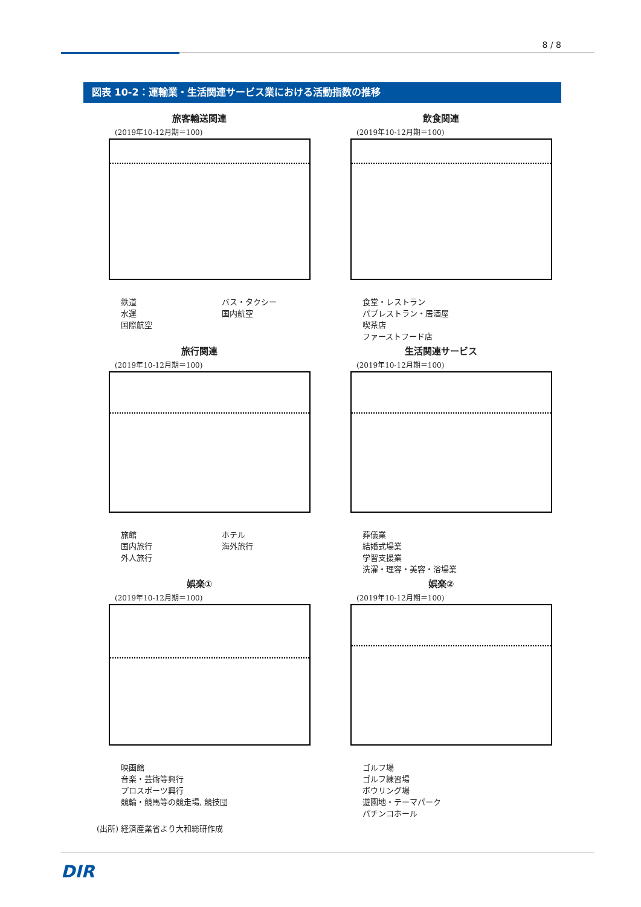8 / 8
図表 10-2：運輸業・生活関連サービス業における活動指数の推移
旅客輸送関連
(2019年10-12月期＝100)
鉄道
水運
国際航空
バス・タクシー
国内航空
飲食関連
(2019年10-12月期＝100)
食堂・レストラン
パブレストラン・居酒屋
喫茶店
ファーストフード店
旅行関連
(2019年10-12月期＝100)
旅館
国内旅行
外人旅行
ホテル
海外旅行
生活関連サービス
(2019年10-12月期＝100)
葬儀業
結婚式場業
学習支援業
洗濯・理容・美容・浴場業
娯楽①
(2019年10-12月期＝100)
映画館
音楽・芸術等興行
プロスポーツ興行
競輪・競馬等の競走場, 競技団
娯楽②
(2019年10-12月期＝100)
ゴルフ場
ゴルフ練習場
ボウリング場
遊園地・テーマパーク
パチンコホール
(出所) 経済産業省より大和総研作成
DIR